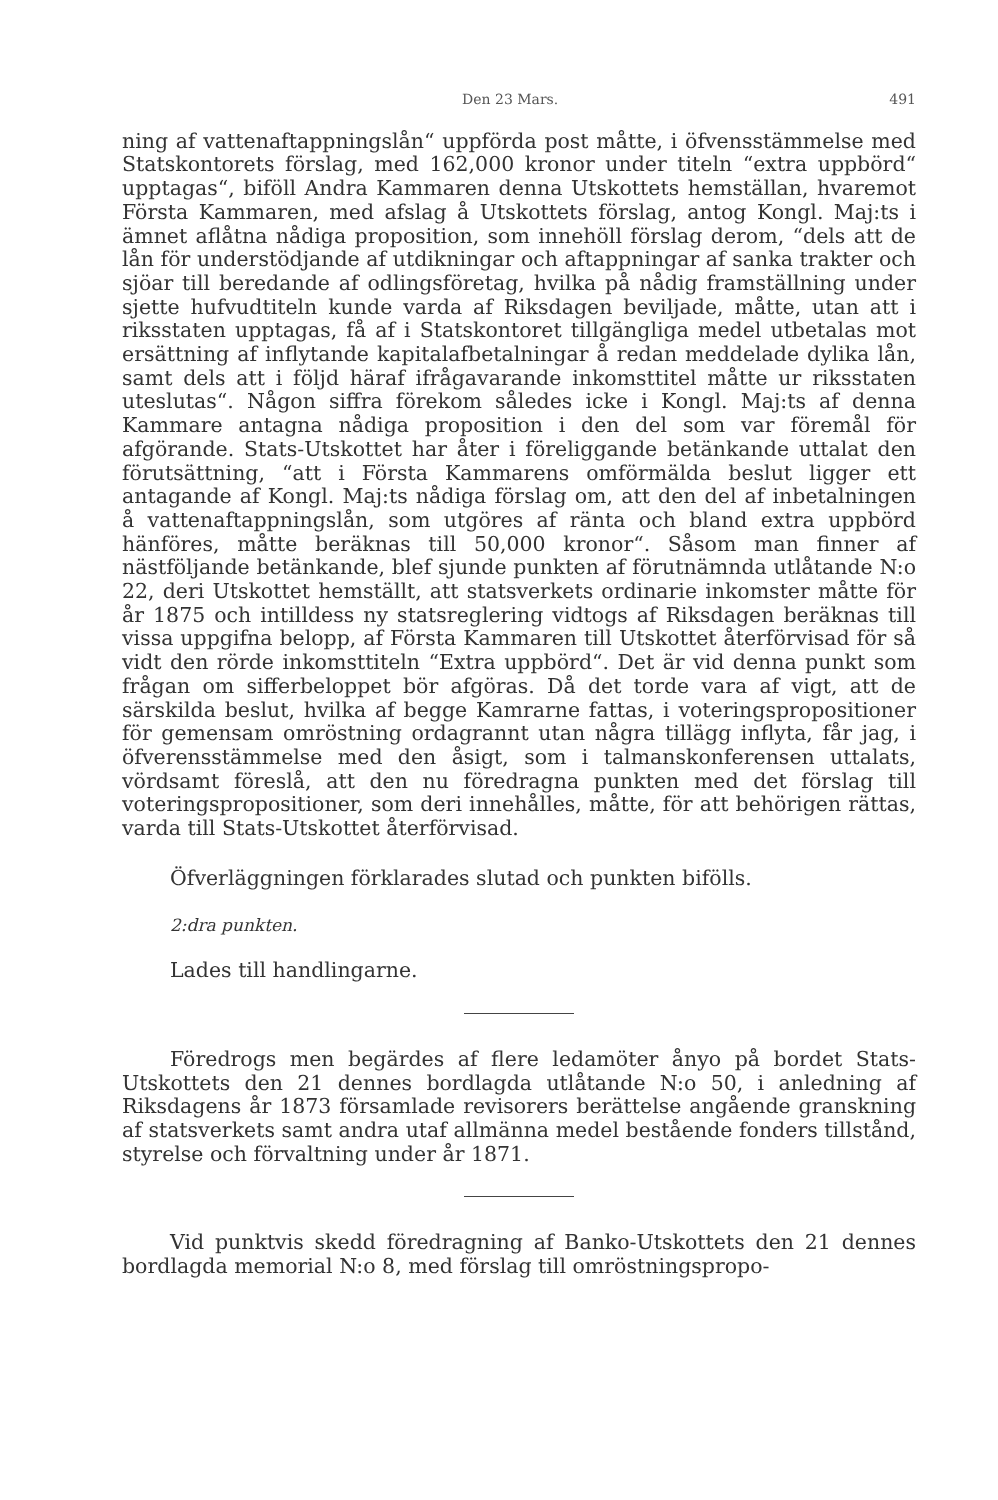Den 23 Mars. 491
ning af vattenaftappningslån“ uppförda post måtte, i öfvensstämmelse med Statskontorets förslag, med 162,000 kronor under titeln “extra uppbörd“ upptagas“, biföll Andra Kammaren denna Utskottets hemställan, hvaremot Första Kammaren, med afslag å Utskottets förslag, antog Kongl. Maj:ts i ämnet aflåtna nådiga proposition, som innehöll förslag derom, “dels att de lån för understödjande af utdikningar och aftappningar af sanka trakter och sjöar till beredande af odlingsföretag, hvilka på nådig framställning under sjette hufvudtiteln kunde varda af Riksdagen beviljade, måtte, utan att i riksstaten upptagas, få af i Statskontoret tillgängliga medel utbetalas mot ersättning af inflytande kapitalafbetalningar å redan meddelade dylika lån, samt dels att i följd häraf ifrågavarande inkomsttitel måtte ur riksstaten uteslutas“. Någon siffra förekom således icke i Kongl. Maj:ts af denna Kammare antagna nådiga proposition i den del som var föremål för afgörande. Stats-Utskottet har åter i föreliggande betänkande uttalat den förutsättning, “att i Första Kammarens omförmälda beslut ligger ett antagande af Kongl. Maj:ts nådiga förslag om, att den del af inbetalningen å vattenaftappningslån, som utgöres af ränta och bland extra uppbörd hänföres, måtte beräknas till 50,000 kronor“. Såsom man finner af nästföljande betänkande, blef sjunde punkten af förutnämnda utlåtande N:o 22, deri Utskottet hemställt, att statsverkets ordinarie inkomster måtte för år 1875 och intilldess ny statsreglering vidtogs af Riksdagen beräknas till vissa uppgifna belopp, af Första Kammaren till Utskottet återförvisad för så vidt den rörde inkomsttiteln “Extra uppbörd“. Det är vid denna punkt som frågan om sifferbeloppet bör afgöras. Då det torde vara af vigt, att de särskilda beslut, hvilka af begge Kamrarne fattas, i voteringspropositioner för gemensam omröstning ordagrannt utan några tillägg inflyta, får jag, i öfverensstämmelse med den åsigt, som i talmanskonferensen uttalats, vördsamt föreslå, att den nu föredragna punkten med det förslag till voteringspropositioner, som deri innehålles, måtte, för att behörigen rättas, varda till Stats-Utskottet återförvisad.
Öfverläggningen förklarades slutad och punkten bifölls.
2:dra punkten.
Lades till handlingarne.
Föredrogs men begärdes af flere ledamöter ånyo på bordet Stats-Utskottets den 21 dennes bordlagda utlåtande N:o 50, i anledning af Riksdagens år 1873 församlade revisorers berättelse angående granskning af statsverkets samt andra utaf allmänna medel bestående fonders tillstånd, styrelse och förvaltning under år 1871.
Vid punktvis skedd föredragning af Banko-Utskottets den 21 dennes bordlagda memorial N:o 8, med förslag till omröstningspropo-